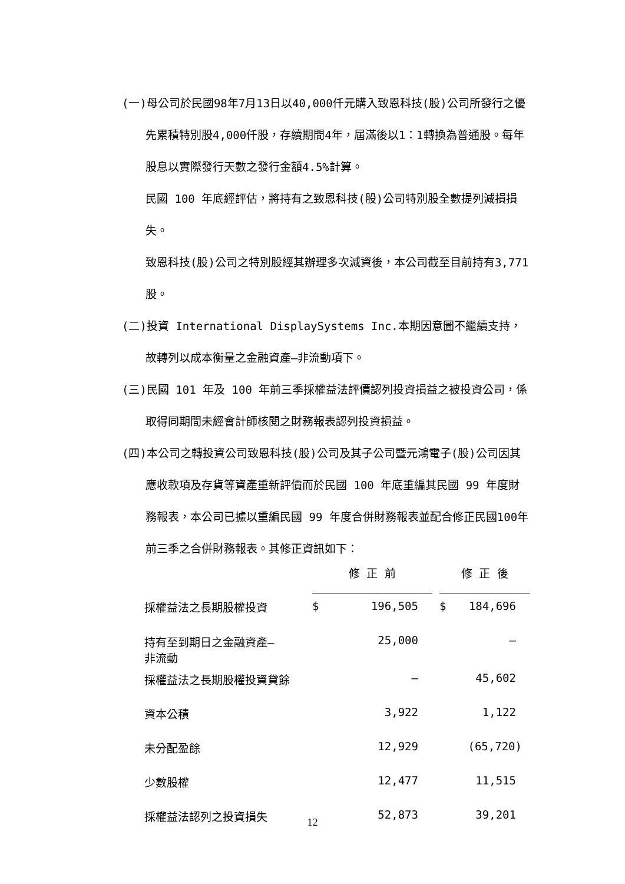(一)母公司於民國98年7月13日以40,000仟元購入致恩科技(股)公司所發行之優先累積特別股4,000仟股，存續期間4年，屆滿後以1：1轉換為普通股。每年股息以實際發行天數之發行金額4.5%計算。
民國 100 年底經評估，將持有之致恩科技(股)公司特別股全數提列減損損失。
致恩科技(股)公司之特別股經其辦理多次減資後，本公司截至目前持有3,771股。
(二)投資 International DisplaySystems Inc.本期因意圖不繼續支持，故轉列以成本衡量之金融資產—非流動項下。
(三)民國 101 年及 100 年前三季採權益法評價認列投資損益之被投資公司，係取得同期間未經會計師核閱之財務報表認列投資損益。
(四)本公司之轉投資公司致恩科技(股)公司及其子公司暨元鴻電子(股)公司因其應收款項及存貨等資產重新評價而於民國 100 年底重編其民國 99 年度財務報表，本公司已據以重編民國 99 年度合併財務報表並配合修正民國100年前三季之合併財務報表。其修正資訊如下：
| | 修 正 前 | | | 修 正 後 | |
| 採權益法之長期股權投資 | $ | 196,505 | | $ | 184,696 |
| 持有至到期日之金融資產— 非流動 | | 25,000 | | | — |
| 採權益法之長期股權投資貸餘 | | — | | | 45,602 |
| 資本公積 | | 3,922 | | | 1,122 |
| 未分配盈餘 | | 12,929 | | | (65,720) |
| 少數股權 | | 12,477 | | | 11,515 |
| 採權益法認列之投資損失 | | 52,873 | | | 39,201 |
12